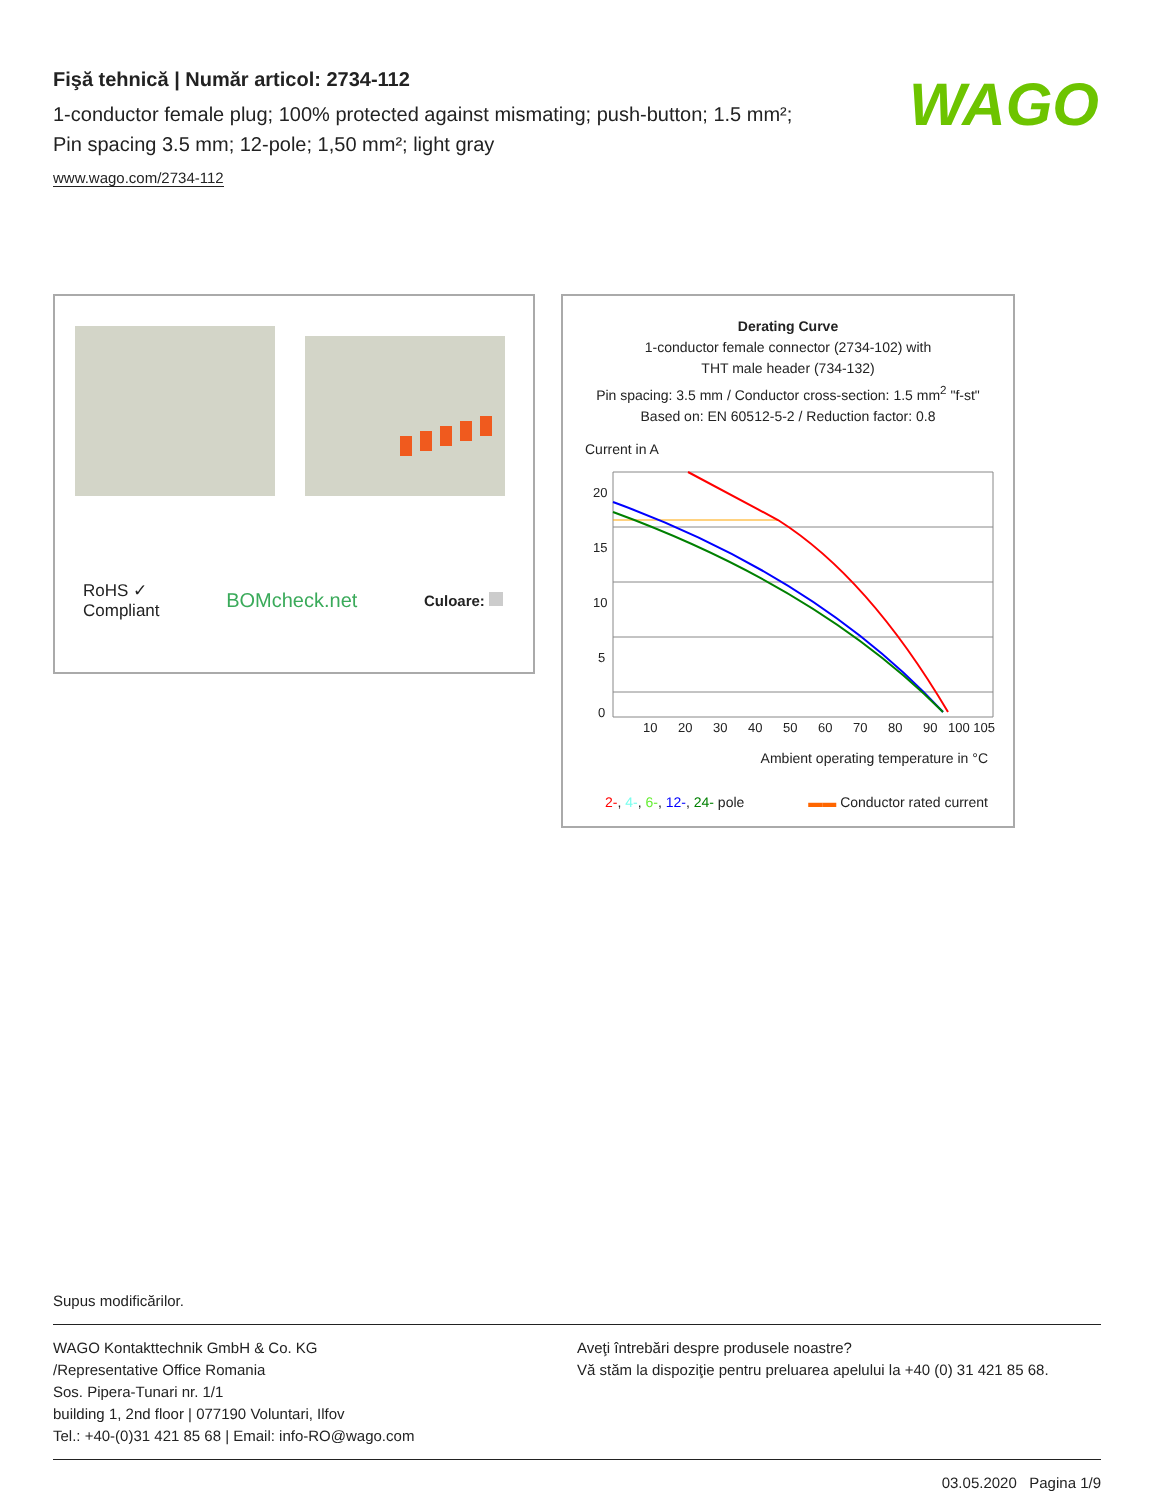Fişă tehnică | Număr articol: 2734-112
1-conductor female plug; 100% protected against mismating; push-button; 1.5 mm²; Pin spacing 3.5 mm; 12-pole; 1,50 mm²; light gray
www.wago.com/2734-112
WAGO
RoHS ✓
Compliant
BOMcheck.net
Culoare:
Derating Curve
1-conductor female connector (2734-102) with
THT male header (734-132)
Pin spacing: 3.5 mm / Conductor cross-section: 1.5 mm<sup>2</sup> "f-st"
Based on: EN 60512-5-2 / Reduction factor: 0.8
Current in A
20
15
10
5
0
10
20
30
40
50
60
70
80
90
100 105
Ambient operating temperature in °C
2-, 4-, 6-, 12-, 24- pole ▬▬ Conductor rated current
Supus modificărilor.
WAGO Kontakttechnik GmbH & Co. KG
/Representative Office Romania
Sos. Pipera-Tunari nr. 1/1
building 1, 2nd floor | 077190 Voluntari, Ilfov
Tel.: +40-(0)31 421 85 68 | Email: info-RO@wago.com
Aveţi întrebări despre produsele noastre?
Vă stăm la dispoziţie pentru preluarea apelului la +40 (0) 31 421 85 68.
03.05.2020 Pagina 1/9